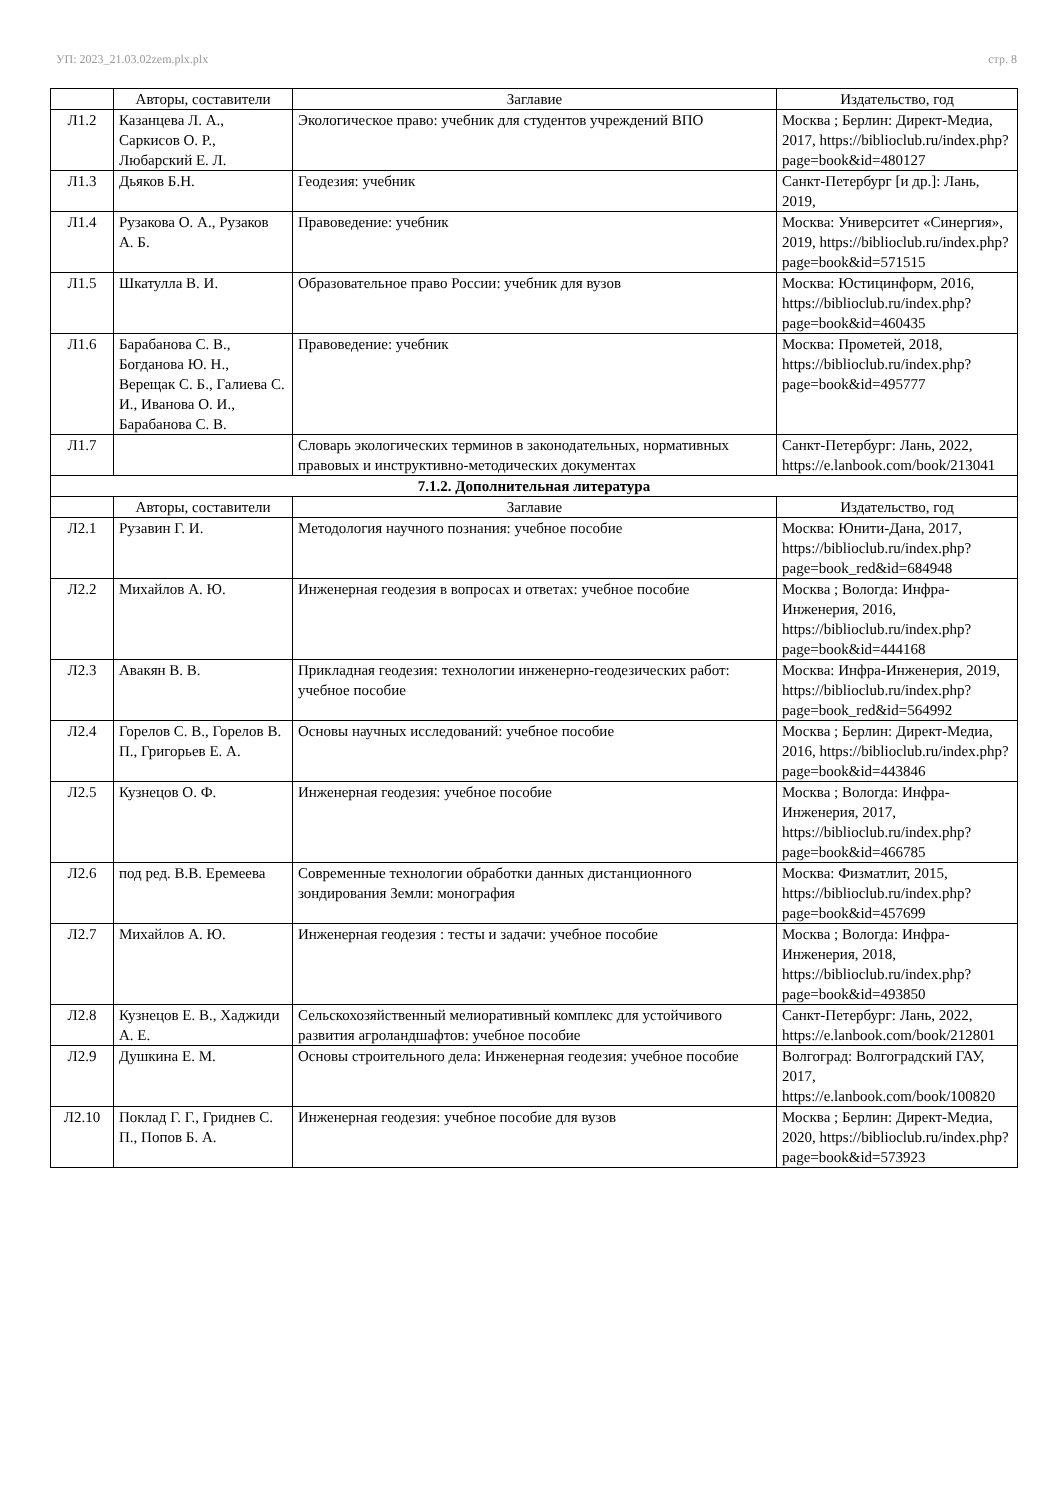УП: 2023_21.03.02zem.plx.plx стр. 8
| | Авторы, составители | Заглавие | Издательство, год |
| --- | --- | --- | --- |
| Л1.2 | Казанцева Л. А., Саркисов О. Р., Любарский Е. Л. | Экологическое право: учебник для студентов учреждений ВПО | Москва ; Берлин: Директ-Медиа, 2017, https://biblioclub.ru/index.php?page=book&id=480127 |
| Л1.3 | Дьяков Б.Н. | Геодезия: учебник | Санкт-Петербург [и др.]: Лань, 2019, |
| Л1.4 | Рузакова О. А., Рузаков А. Б. | Правоведение: учебник | Москва: Университет «Синергия», 2019, https://biblioclub.ru/index.php?page=book&id=571515 |
| Л1.5 | Шкатулла В. И. | Образовательное право России: учебник для вузов | Москва: Юстицинформ, 2016, https://biblioclub.ru/index.php?page=book&id=460435 |
| Л1.6 | Барабанова С. В., Богданова Ю. Н., Верещак С. Б., Галиева С. И., Иванова О. И., Барабанова С. В. | Правоведение: учебник | Москва: Прометей, 2018, https://biblioclub.ru/index.php?page=book&id=495777 |
| Л1.7 | | Словарь экологических терминов в законодательных, нормативных правовых и инструктивно-методических документах | Санкт-Петербург: Лань, 2022, https://e.lanbook.com/book/213041 |
| 7.1.2. Дополнительная литература | | | |
| | Авторы, составители | Заглавие | Издательство, год |
| Л2.1 | Рузавин Г. И. | Методология научного познания: учебное пособие | Москва: Юнити-Дана, 2017, https://biblioclub.ru/index.php?page=book_red&id=684948 |
| Л2.2 | Михайлов А. Ю. | Инженерная геодезия в вопросах и ответах: учебное пособие | Москва ; Вологда: Инфра-Инженерия, 2016, https://biblioclub.ru/index.php?page=book&id=444168 |
| Л2.3 | Авакян В. В. | Прикладная геодезия: технологии инженерно-геодезических работ: учебное пособие | Москва: Инфра-Инженерия, 2019, https://biblioclub.ru/index.php?page=book_red&id=564992 |
| Л2.4 | Горелов С. В., Горелов В. П., Григорьев Е. А. | Основы научных исследований: учебное пособие | Москва ; Берлин: Директ-Медиа, 2016, https://biblioclub.ru/index.php?page=book&id=443846 |
| Л2.5 | Кузнецов О. Ф. | Инженерная геодезия: учебное пособие | Москва ; Вологда: Инфра-Инженерия, 2017, https://biblioclub.ru/index.php?page=book&id=466785 |
| Л2.6 | под ред. В.В. Еремеева | Современные технологии обработки данных дистанционного зондирования Земли: монография | Москва: Физматлит, 2015, https://biblioclub.ru/index.php?page=book&id=457699 |
| Л2.7 | Михайлов А. Ю. | Инженерная геодезия : тесты и задачи: учебное пособие | Москва ; Вологда: Инфра-Инженерия, 2018, https://biblioclub.ru/index.php?page=book&id=493850 |
| Л2.8 | Кузнецов Е. В., Хаджиди А. Е. | Сельскохозяйственный мелиоративный комплекс для устойчивого развития агроландшафтов: учебное пособие | Санкт-Петербург: Лань, 2022, https://e.lanbook.com/book/212801 |
| Л2.9 | Душкина Е. М. | Основы строительного дела: Инженерная геодезия: учебное пособие | Волгоград: Волгоградский ГАУ, 2017, https://e.lanbook.com/book/100820 |
| Л2.10 | Поклад Г. Г., Гриднев С. П., Попов Б. А. | Инженерная геодезия: учебное пособие для вузов | Москва ; Берлин: Директ-Медиа, 2020, https://biblioclub.ru/index.php?page=book&id=573923 |